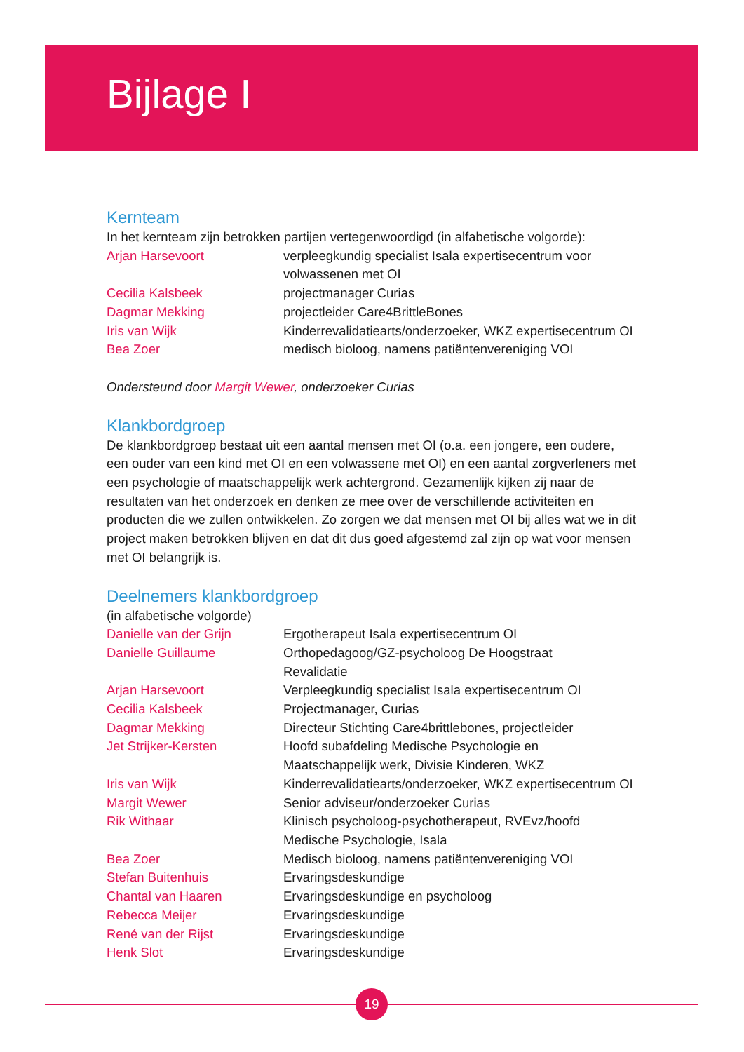Bijlage I
Kernteam
In het kernteam zijn betrokken partijen vertegenwoordigd (in alfabetische volgorde):
| Arjan Harsevoort | verpleegkundig specialist Isala expertisecentrum voor volwassenen met OI |
| Cecilia Kalsbeek | projectmanager Curias |
| Dagmar Mekking | projectleider Care4BrittleBones |
| Iris van Wijk | Kinderrevalidatiearts/onderzoeker, WKZ expertisecentrum OI |
| Bea Zoer | medisch bioloog, namens patiëntenvereniging VOI |
Ondersteund door Margit Wewer, onderzoeker Curias
Klankbordgroep
De klankbordgroep bestaat uit een aantal mensen met OI (o.a. een jongere, een oudere, een ouder van een kind met OI en een volwassene met OI) en een aantal zorgverleners met een psychologie of maatschappelijk werk achtergrond. Gezamenlijk kijken zij naar de resultaten van het onderzoek en denken ze mee over de verschillende activiteiten en producten die we zullen ontwikkelen. Zo zorgen we dat mensen met OI bij alles wat we in dit project maken betrokken blijven en dat dit dus goed afgestemd zal zijn op wat voor mensen met OI belangrijk is.
Deelnemers klankbordgroep
(in alfabetische volgorde)
| Danielle van der Grijn | Ergotherapeut Isala expertisecentrum OI |
| Danielle Guillaume | Orthopedagoog/GZ-psycholoog De Hoogstraat Revalidatie |
| Arjan Harsevoort | Verpleegkundig specialist Isala expertisecentrum OI |
| Cecilia Kalsbeek | Projectmanager, Curias |
| Dagmar Mekking | Directeur Stichting Care4brittlebones, projectleider |
| Jet Strijker-Kersten | Hoofd subafdeling Medische Psychologie en Maatschappelijk werk, Divisie Kinderen, WKZ |
| Iris van Wijk | Kinderrevalidatiearts/onderzoeker, WKZ expertisecentrum OI |
| Margit Wewer | Senior adviseur/onderzoeker Curias |
| Rik Withaar | Klinisch psycholoog-psychotherapeut, RVEvz/hoofd Medische Psychologie, Isala |
| Bea Zoer | Medisch bioloog, namens patiëntenvereniging VOI |
| Stefan Buitenhuis | Ervaringsdeskundige |
| Chantal van Haaren | Ervaringsdeskundige en psycholoog |
| Rebecca Meijer | Ervaringsdeskundige |
| René van der Rijst | Ervaringsdeskundige |
| Henk Slot | Ervaringsdeskundige |
19